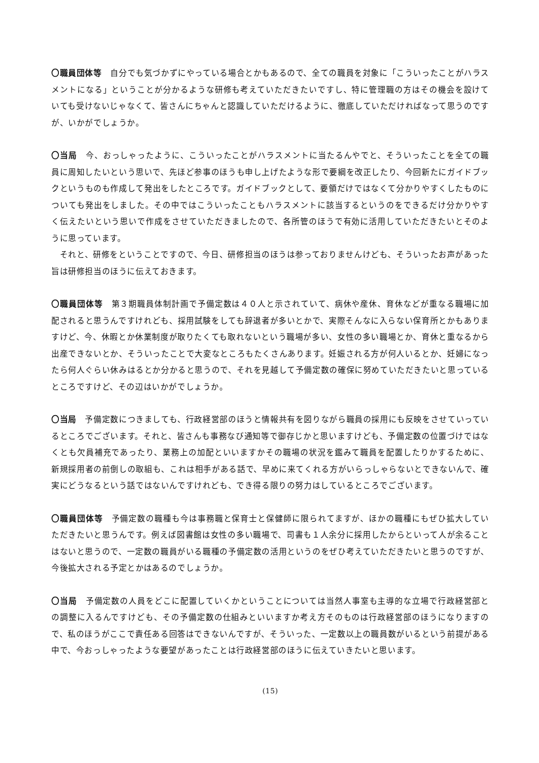〇職員団体等　自分でも気づかずにやっている場合とかもあるので、全ての職員を対象に「こういったことがハラスメントになる」ということが分かるような研修も考えていただきたいですし、特に管理職の方はその機会を設けていても受けないじゃなくて、皆さんにちゃんと認識していただけるように、徹底していただければなって思うのですが、いかがでしょうか。
〇当局　今、おっしゃったように、こういったことがハラスメントに当たるんやでと、そういったことを全ての職員に周知したいという思いで、先ほど参事のほうも申し上げたような形で要綱を改正したり、今回新たにガイドブックというものも作成して発出をしたところです。ガイドブックとして、要領だけではなくて分かりやすくしたものについても発出をしました。その中ではこういったこともハラスメントに該当するというのをできるだけ分かりやすく伝えたいという思いで作成をさせていただきましたので、各所管のほうで有効に活用していただきたいとそのように思っています。
　それと、研修をということですので、今日、研修担当のほうは参っておりませんけども、そういったお声があった旨は研修担当のほうに伝えておきます。
〇職員団体等　第３期職員体制計画で予備定数は４０人と示されていて、病休や産休、育休などが重なる職場に加配されると思うんですけれども、採用試験をしても辞退者が多いとかで、実際そんなに入らない保育所とかもありますけど、今、休暇とか休業制度が取りたくても取れないという職場が多い、女性の多い職場とか、育休と重なるから出産できないとか、そういったことで大変なところもたくさんあります。妊娠される方が何人いるとか、妊婦になったら何人ぐらい休みはるとか分かると思うので、それを見越して予備定数の確保に努めていただきたいと思っているところですけど、その辺はいかがでしょうか。
〇当局　予備定数につきましても、行政経営部のほうと情報共有を図りながら職員の採用にも反映をさせていっているところでございます。それと、皆さんも事務なび通知等で御存じかと思いますけども、予備定数の位置づけではなくとも欠員補充であったり、業務上の加配といいますかその職場の状況を鑑みて職員を配置したりかするために、新規採用者の前倒しの取組も、これは相手がある話で、早めに来てくれる方がいらっしゃらないとできないんで、確実にどうなるという話ではないんですけれども、でき得る限りの努力はしているところでございます。
〇職員団体等　予備定数の職種も今は事務職と保育士と保健師に限られてますが、ほかの職種にもぜひ拡大していただきたいと思うんです。例えば図書館は女性の多い職場で、司書も１人余分に採用したからといって人が余ることはないと思うので、一定数の職員がいる職種の予備定数の活用というのをぜひ考えていただきたいと思うのですが、今後拡大される予定とかはあるのでしょうか。
〇当局　予備定数の人員をどこに配置していくかということについては当然人事室も主導的な立場で行政経営部との調整に入るんですけども、その予備定数の仕組みといいますか考え方そのものは行政経営部のほうになりますので、私のほうがここで責任ある回答はできないんですが、そういった、一定数以上の職員数がいるという前提がある中で、今おっしゃったような要望があったことは行政経営部のほうに伝えていきたいと思います。
(15)